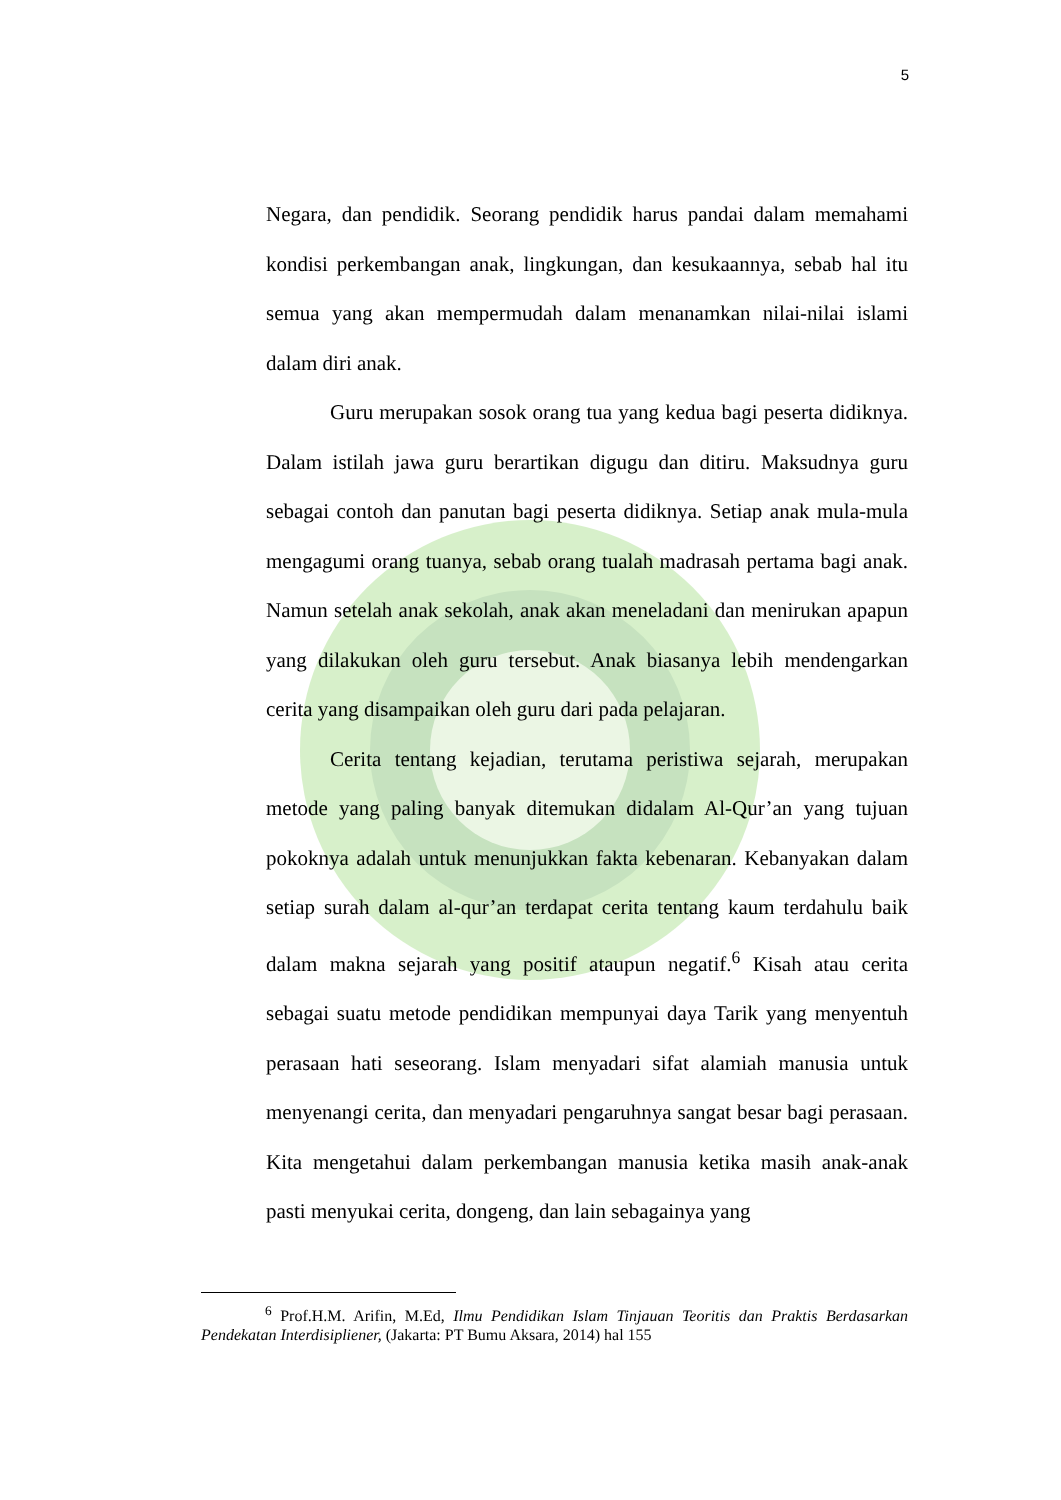5
Negara, dan pendidik. Seorang pendidik harus pandai dalam memahami kondisi perkembangan anak, lingkungan, dan kesukaannya, sebab hal itu semua yang akan mempermudah dalam menanamkan nilai-nilai islami dalam diri anak.
Guru merupakan sosok orang tua yang kedua bagi peserta didiknya. Dalam istilah jawa guru berartikan digugu dan ditiru. Maksudnya guru sebagai contoh dan panutan bagi peserta didiknya. Setiap anak mula-mula mengagumi orang tuanya, sebab orang tualah madrasah pertama bagi anak. Namun setelah anak sekolah, anak akan meneladani dan menirukan apapun yang dilakukan oleh guru tersebut. Anak biasanya lebih mendengarkan cerita yang disampaikan oleh guru dari pada pelajaran.
Cerita tentang kejadian, terutama peristiwa sejarah, merupakan metode yang paling banyak ditemukan didalam Al-Qur’an yang tujuan pokoknya adalah untuk menunjukkan fakta kebenaran. Kebanyakan dalam setiap surah dalam al-qur’an terdapat cerita tentang kaum terdahulu baik dalam makna sejarah yang positif ataupun negatif.<sup>6</sup> Kisah atau cerita sebagai suatu metode pendidikan mempunyai daya Tarik yang menyentuh perasaan hati seseorang. Islam menyadari sifat alamiah manusia untuk menyenangi cerita, dan menyadari pengaruhnya sangat besar bagi perasaan. Kita mengetahui dalam perkembangan manusia ketika masih anak-anak pasti menyukai cerita, dongeng, dan lain sebagainya yang
<sup>6</sup> Prof.H.M. Arifin, M.Ed, Ilmu Pendidikan Islam Tinjauan Teoritis dan Praktis Berdasarkan Pendekatan Interdisipliener, (Jakarta: PT Bumu Aksara, 2014) hal 155